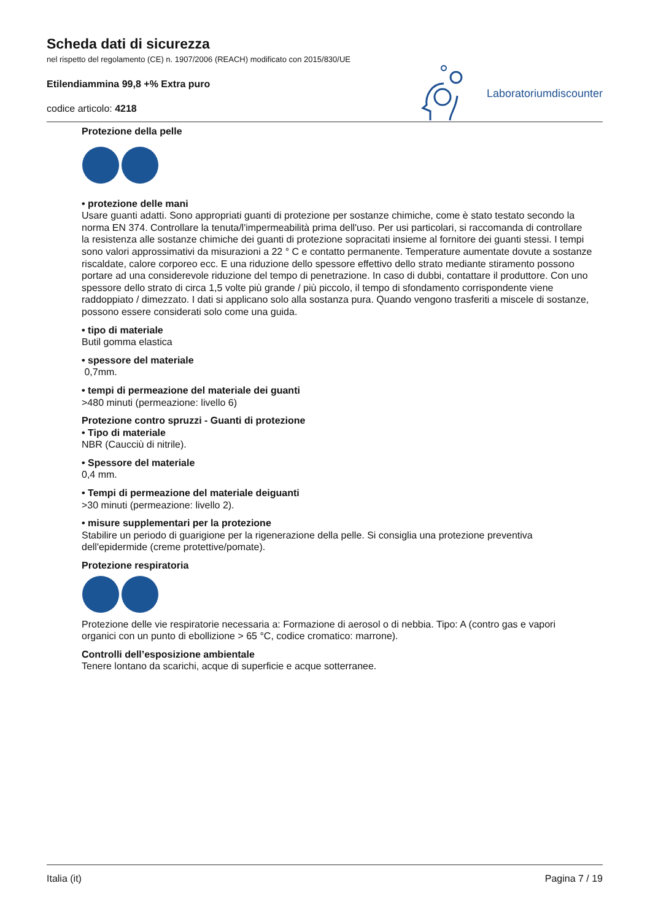Scheda dati di sicurezza
nel rispetto del regolamento (CE) n. 1907/2006 (REACH) modificato con 2015/830/UE
Etilendiammina 99,8 +% Extra puro
codice articolo: 4218
Laboratoriumdiscounter
Protezione della pelle
• protezione delle mani
Usare guanti adatti. Sono appropriati guanti di protezione per sostanze chimiche, come è stato testato secondo la norma EN 374. Controllare la tenuta/l'impermeabilità prima dell'uso. Per usi particolari, si raccomanda di controllare la resistenza alle sostanze chimiche dei guanti di protezione sopracitati insieme al fornitore dei guanti stessi. I tempi sono valori approssimativi da misurazioni a 22 ° C e contatto permanente. Temperature aumentate dovute a sostanze riscaldate, calore corporeo ecc. E una riduzione dello spessore effettivo dello strato mediante stiramento possono portare ad una considerevole riduzione del tempo di penetrazione. In caso di dubbi, contattare il produttore. Con uno spessore dello strato di circa 1,5 volte più grande / più piccolo, il tempo di sfondamento corrispondente viene raddoppiato / dimezzato. I dati si applicano solo alla sostanza pura. Quando vengono trasferiti a miscele di sostanze, possono essere considerati solo come una guida.
• tipo di materiale
Butil gomma elastica
• spessore del materiale
0,7mm.
• tempi di permeazione del materiale dei guanti
>480 minuti (permeazione: livello 6)
Protezione contro spruzzi - Guanti di protezione
• Tipo di materiale
NBR (Caucciù di nitrile).
• Spessore del materiale
0,4 mm.
• Tempi di permeazione del materiale deiguanti
>30 minuti (permeazione: livello 2).
• misure supplementari per la protezione
Stabilire un periodo di guarigione per la rigenerazione della pelle. Si consiglia una protezione preventiva dell'epidermide (creme protettive/pomate).
Protezione respiratoria
Protezione delle vie respiratorie necessaria a: Formazione di aerosol o di nebbia. Tipo: A (contro gas e vapori organici con un punto di ebollizione > 65 °C, codice cromatico: marrone).
Controlli dell’esposizione ambientale
Tenere lontano da scarichi, acque di superficie e acque sotterranee.
Italia (it) Pagina 7 / 19